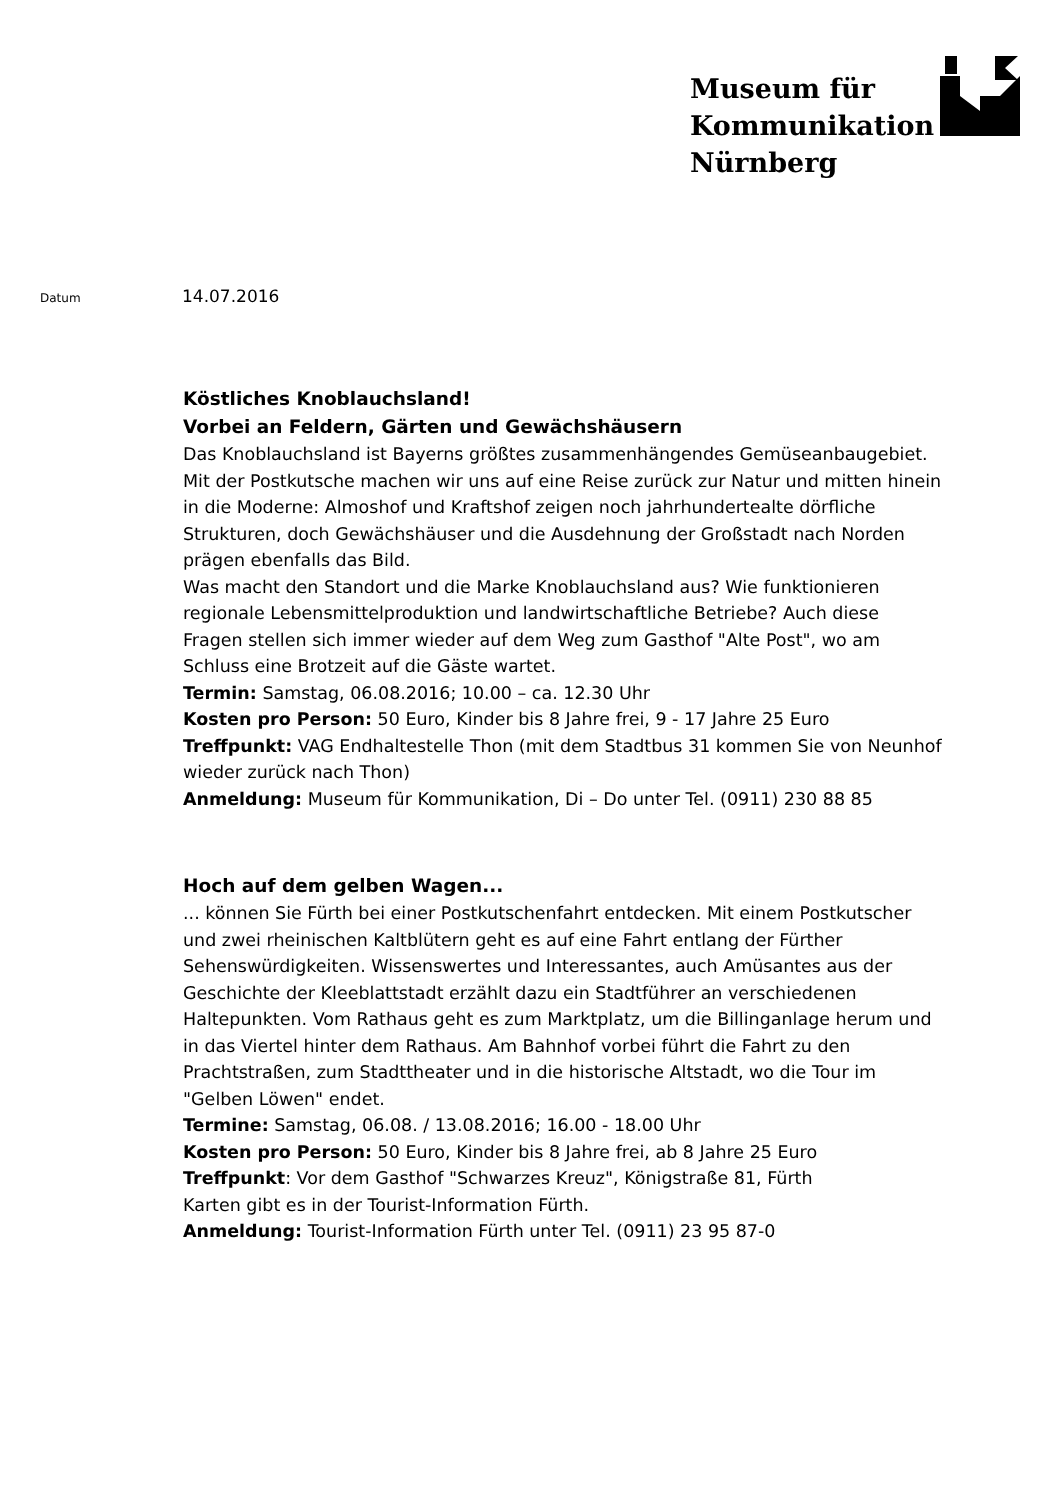Museum für
Kommunikation
Nürnberg
Datum 14.07.2016
Köstliches Knoblauchsland!
Vorbei an Feldern, Gärten und Gewächshäusern
Das Knoblauchsland ist Bayerns größtes zusammenhängendes Gemüseanbaugebiet. Mit der Postkutsche machen wir uns auf eine Reise zurück zur Natur und mitten hinein in die Moderne: Almoshof und Kraftshof zeigen noch jahrhundertealte dörfliche Strukturen, doch Gewächshäuser und die Ausdehnung der Großstadt nach Norden prägen ebenfalls das Bild.
Was macht den Standort und die Marke Knoblauchsland aus? Wie funktionieren regionale Lebensmittelproduktion und landwirtschaftliche Betriebe? Auch diese Fragen stellen sich immer wieder auf dem Weg zum Gasthof "Alte Post", wo am Schluss eine Brotzeit auf die Gäste wartet.
Termin: Samstag, 06.08.2016; 10.00 – ca. 12.30 Uhr
Kosten pro Person: 50 Euro, Kinder bis 8 Jahre frei, 9 - 17 Jahre 25 Euro
Treffpunkt: VAG Endhaltestelle Thon (mit dem Stadtbus 31 kommen Sie von Neunhof wieder zurück nach Thon)
Anmeldung: Museum für Kommunikation, Di – Do unter Tel. (0911) 230 88 85
Hoch auf dem gelben Wagen...
... können Sie Fürth bei einer Postkutschenfahrt entdecken. Mit einem Postkutscher und zwei rheinischen Kaltblütern geht es auf eine Fahrt entlang der Fürther Sehenswürdigkeiten. Wissenswertes und Interessantes, auch Amüsantes aus der Geschichte der Kleeblattstadt erzählt dazu ein Stadtführer an verschiedenen Haltepunkten. Vom Rathaus geht es zum Marktplatz, um die Billinganlage herum und in das Viertel hinter dem Rathaus. Am Bahnhof vorbei führt die Fahrt zu den Prachtstraßen, zum Stadttheater und in die historische Altstadt, wo die Tour im "Gelben Löwen" endet.
Termine: Samstag, 06.08. / 13.08.2016; 16.00 - 18.00 Uhr
Kosten pro Person: 50 Euro, Kinder bis 8 Jahre frei, ab 8 Jahre 25 Euro
Treffpunkt: Vor dem Gasthof "Schwarzes Kreuz", Königstraße 81, Fürth
Karten gibt es in der Tourist-Information Fürth.
Anmeldung: Tourist-Information Fürth unter Tel. (0911) 23 95 87-0